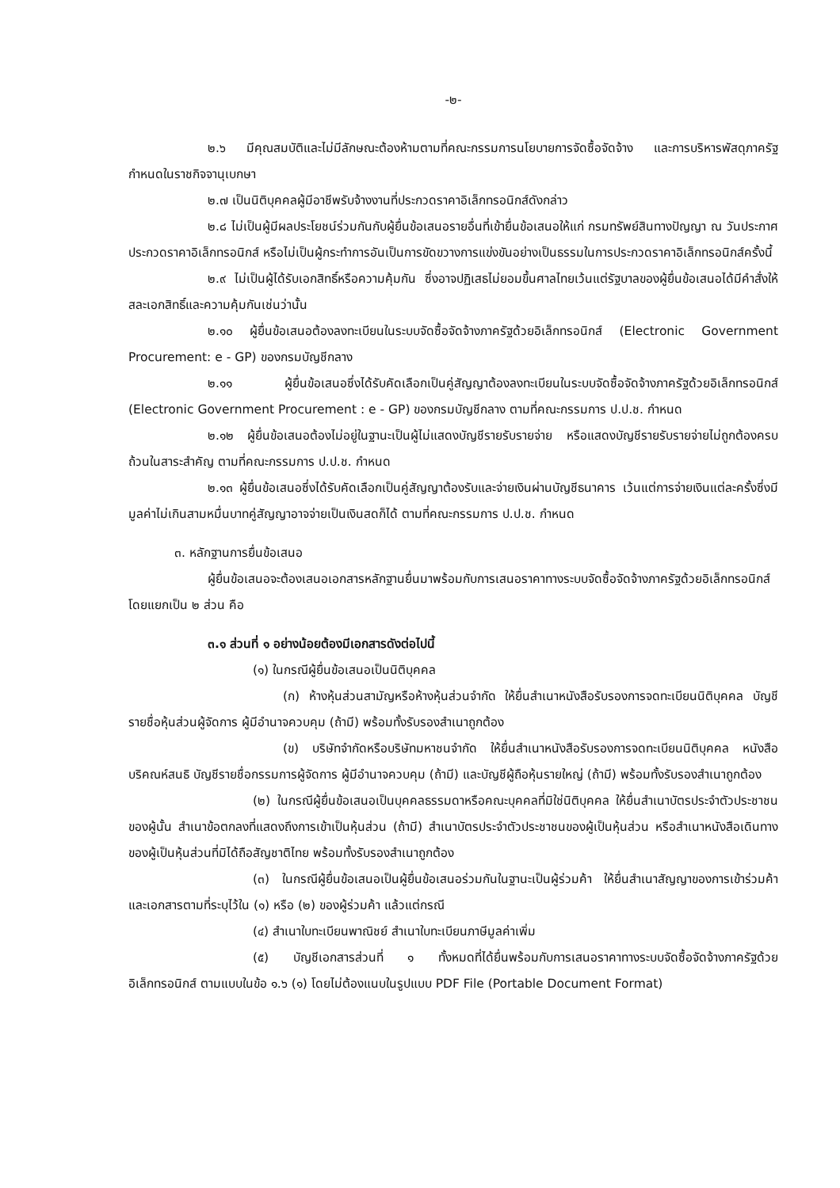-๒-
๒.๖ มีคุณสมบัติและไม่มีลักษณะต้องห้ามตามที่คณะกรรมการนโยบายการจัดซื้อจัดจ้าง และการบริหารพัสดุภาครัฐกำหนดในราชกิจจานุเบกษา
๒.๗ เป็นนิติบุคคลผู้มีอาชีพรับจ้างงานที่ประกวดราคาอิเล็กทรอนิกส์ดังกล่าว
๒.๘ ไม่เป็นผู้มีผลประโยชน์ร่วมกันกับผู้ยื่นข้อเสนอรายอื่นที่เข้ายื่นข้อเสนอให้แก่ กรมทรัพย์สินทางปัญญา ณ วันประกาศประกวดราคาอิเล็กทรอนิกส์ หรือไม่เป็นผู้กระทำการอันเป็นการขัดขวางการแข่งขันอย่างเป็นธรรมในการประกวดราคาอิเล็กทรอนิกส์ครั้งนี้
๒.๙ ไม่เป็นผู้ได้รับเอกสิทธิ์หรือความคุ้มกัน ซึ่งอาจปฏิเสธไม่ยอมขึ้นศาลไทยเว้นแต่รัฐบาลของผู้ยื่นข้อเสนอได้มีคำสั่งให้สละเอกสิทธิ์และความคุ้มกันเช่นว่านั้น
๒.๑๐ ผู้ยื่นข้อเสนอต้องลงทะเบียนในระบบจัดซื้อจัดจ้างภาครัฐด้วยอิเล็กทรอนิกส์ (Electronic Government Procurement: e - GP) ของกรมบัญชีกลาง
๒.๑๑ ผู้ยื่นข้อเสนอซึ่งได้รับคัดเลือกเป็นคู่สัญญาต้องลงทะเบียนในระบบจัดซื้อจัดจ้างภาครัฐด้วยอิเล็กทรอนิกส์ (Electronic Government Procurement : e - GP) ของกรมบัญชีกลาง ตามที่คณะกรรมการ ป.ป.ช. กำหนด
๒.๑๒ ผู้ยื่นข้อเสนอต้องไม่อยู่ในฐานะเป็นผู้ไม่แสดงบัญชีรายรับรายจ่าย หรือแสดงบัญชีรายรับรายจ่ายไม่ถูกต้องครบถ้วนในสาระสำคัญ ตามที่คณะกรรมการ ป.ป.ช. กำหนด
๒.๑๓ ผู้ยื่นข้อเสนอซึ่งได้รับคัดเลือกเป็นคู่สัญญาต้องรับและจ่ายเงินผ่านบัญชีธนาคาร เว้นแต่การจ่ายเงินแต่ละครั้งซึ่งมีมูลค่าไม่เกินสามหมื่นบาทคู่สัญญาอาจจ่ายเป็นเงินสดก็ได้ ตามที่คณะกรรมการ ป.ป.ช. กำหนด
๓. หลักฐานการยื่นข้อเสนอ
ผู้ยื่นข้อเสนอจะต้องเสนอเอกสารหลักฐานยื่นมาพร้อมกับการเสนอราคาทางระบบจัดซื้อจัดจ้างภาครัฐด้วยอิเล็กทรอนิกส์ โดยแยกเป็น ๒ ส่วน คือ
๓.๑ ส่วนที่ ๑ อย่างน้อยต้องมีเอกสารดังต่อไปนี้
(๑) ในกรณีผู้ยื่นข้อเสนอเป็นนิติบุคคล
(ก) ห้างหุ้นส่วนสามัญหรือห้างหุ้นส่วนจำกัด ให้ยื่นสำเนาหนังสือรับรองการจดทะเบียนนิติบุคคล บัญชีรายชื่อหุ้นส่วนผู้จัดการ ผู้มีอำนาจควบคุม (ถ้ามี) พร้อมทั้งรับรองสำเนาถูกต้อง
(ข) บริษัทจำกัดหรือบริษัทมหาชนจำกัด ให้ยื่นสำเนาหนังสือรับรองการจดทะเบียนนิติบุคคล หนังสือบริคณห์สนธิ บัญชีรายชื่อกรรมการผู้จัดการ ผู้มีอำนาจควบคุม (ถ้ามี) และบัญชีผู้ถือหุ้นรายใหญ่ (ถ้ามี) พร้อมทั้งรับรองสำเนาถูกต้อง
(๒) ในกรณีผู้ยื่นข้อเสนอเป็นบุคคลธรรมดาหรือคณะบุคคลที่มิใช่นิติบุคคล ให้ยื่นสำเนาบัตรประจำตัวประชาชนของผู้นั้น สำเนาข้อตกลงที่แสดงถึงการเข้าเป็นหุ้นส่วน (ถ้ามี) สำเนาบัตรประจำตัวประชาชนของผู้เป็นหุ้นส่วน หรือสำเนาหนังสือเดินทางของผู้เป็นหุ้นส่วนที่มิได้ถือสัญชาติไทย พร้อมทั้งรับรองสำเนาถูกต้อง
(๓) ในกรณีผู้ยื่นข้อเสนอเป็นผู้ยื่นข้อเสนอร่วมกันในฐานะเป็นผู้ร่วมค้า ให้ยื่นสำเนาสัญญาของการเข้าร่วมค้า และเอกสารตามที่ระบุไว้ใน (๑) หรือ (๒) ของผู้ร่วมค้า แล้วแต่กรณี
(๔) สำเนาใบทะเบียนพาณิชย์ สำเนาใบทะเบียนภาษีมูลค่าเพิ่ม
(๕) บัญชีเอกสารส่วนที่ ๑ ทั้งหมดที่ได้ยื่นพร้อมกับการเสนอราคาทางระบบจัดซื้อจัดจ้างภาครัฐด้วยอิเล็กทรอนิกส์ ตามแบบในข้อ ๑.๖ (๑) โดยไม่ต้องแนบในรูปแบบ PDF File (Portable Document Format)